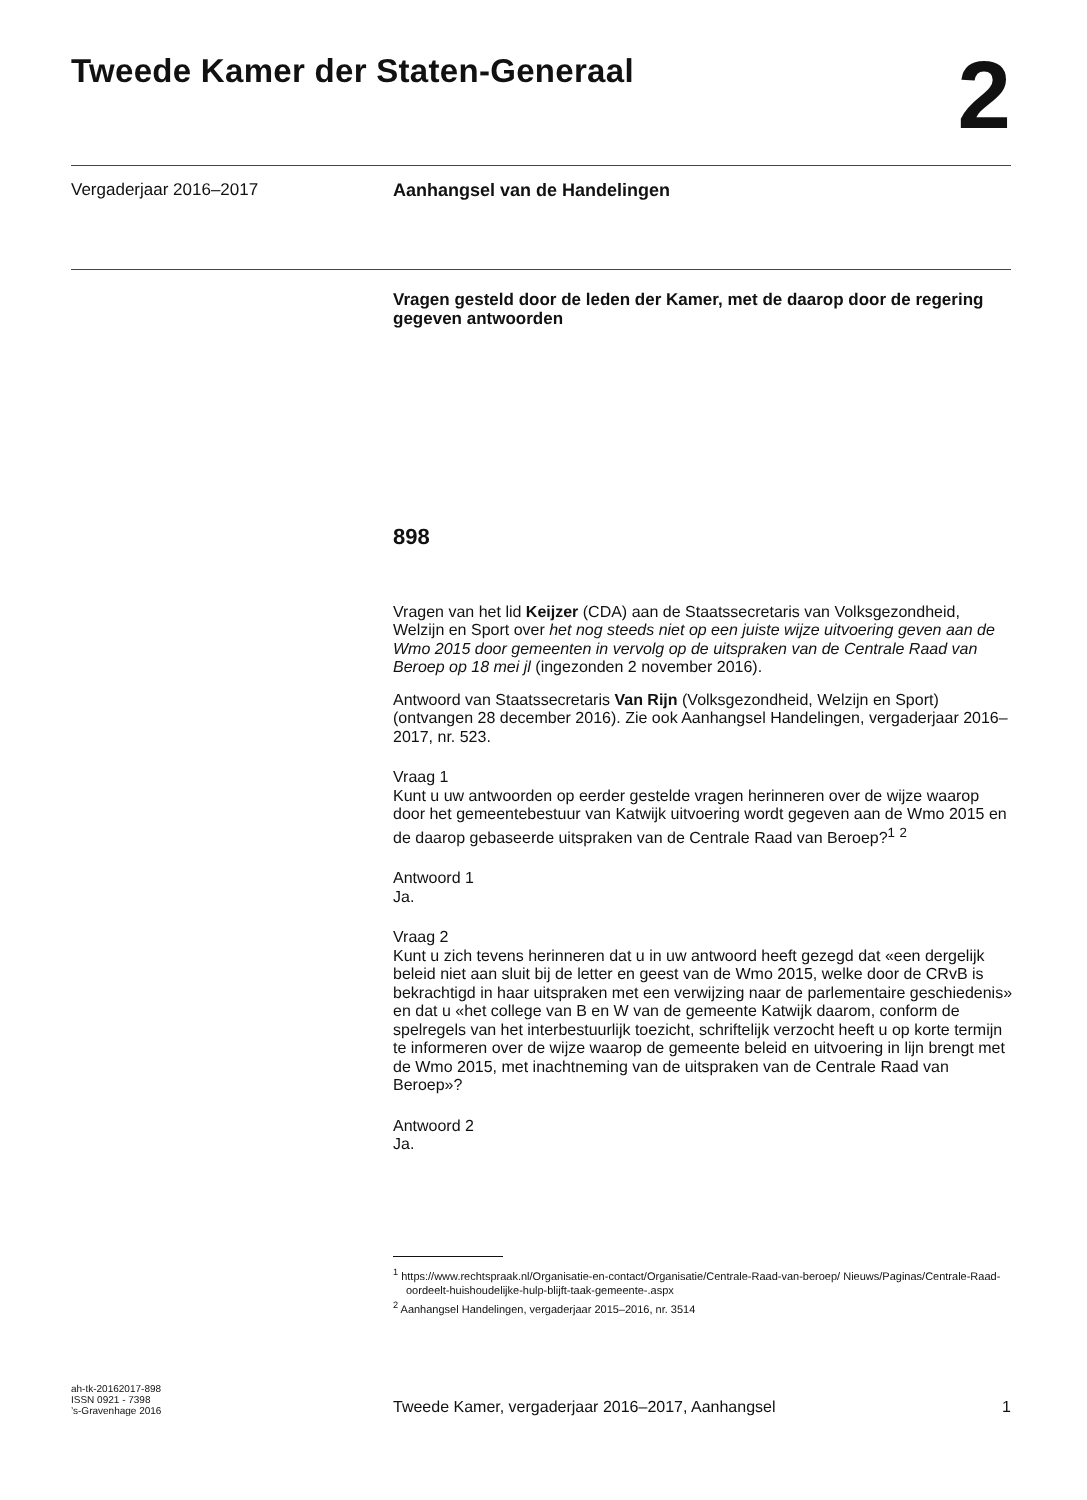Tweede Kamer der Staten-Generaal
2
Vergaderjaar 2016–2017 Aanhangsel van de Handelingen
Vragen gesteld door de leden der Kamer, met de daarop door de regering gegeven antwoorden
898
Vragen van het lid Keijzer (CDA) aan de Staatssecretaris van Volksgezondheid, Welzijn en Sport over het nog steeds niet op een juiste wijze uitvoering geven aan de Wmo 2015 door gemeenten in vervolg op de uitspraken van de Centrale Raad van Beroep op 18 mei jl (ingezonden 2 november 2016).
Antwoord van Staatssecretaris Van Rijn (Volksgezondheid, Welzijn en Sport) (ontvangen 28 december 2016). Zie ook Aanhangsel Handelingen, vergaderjaar 2016–2017, nr. 523.
Vraag 1
Kunt u uw antwoorden op eerder gestelde vragen herinneren over de wijze waarop door het gemeentebestuur van Katwijk uitvoering wordt gegeven aan de Wmo 2015 en de daarop gebaseerde uitspraken van de Centrale Raad van Beroep?<sup>1</sup> <sup>2</sup>
Antwoord 1
Ja.
Vraag 2
Kunt u zich tevens herinneren dat u in uw antwoord heeft gezegd dat «een dergelijk beleid niet aan sluit bij de letter en geest van de Wmo 2015, welke door de CRvB is bekrachtigd in haar uitspraken met een verwijzing naar de parlementaire geschiedenis» en dat u «het college van B en W van de gemeente Katwijk daarom, conform de spelregels van het interbestuurlijk toezicht, schriftelijk verzocht heeft u op korte termijn te informeren over de wijze waarop de gemeente beleid en uitvoering in lijn brengt met de Wmo 2015, met inachtneming van de uitspraken van de Centrale Raad van Beroep»?
Antwoord 2
Ja.
<sup>1</sup> https://www.rechtspraak.nl/Organisatie-en-contact/Organisatie/Centrale-Raad-van-beroep/ Nieuws/Paginas/Centrale-Raad-oordeelt-huishoudelijke-hulp-blijft-taak-gemeente-.aspx
<sup>2</sup> Aanhangsel Handelingen, vergaderjaar 2015–2016, nr. 3514
ah-tk-20162017-898
ISSN 0921 - 7398
’s-Gravenhage 2016
Tweede Kamer, vergaderjaar 2016–2017, Aanhangsel
1